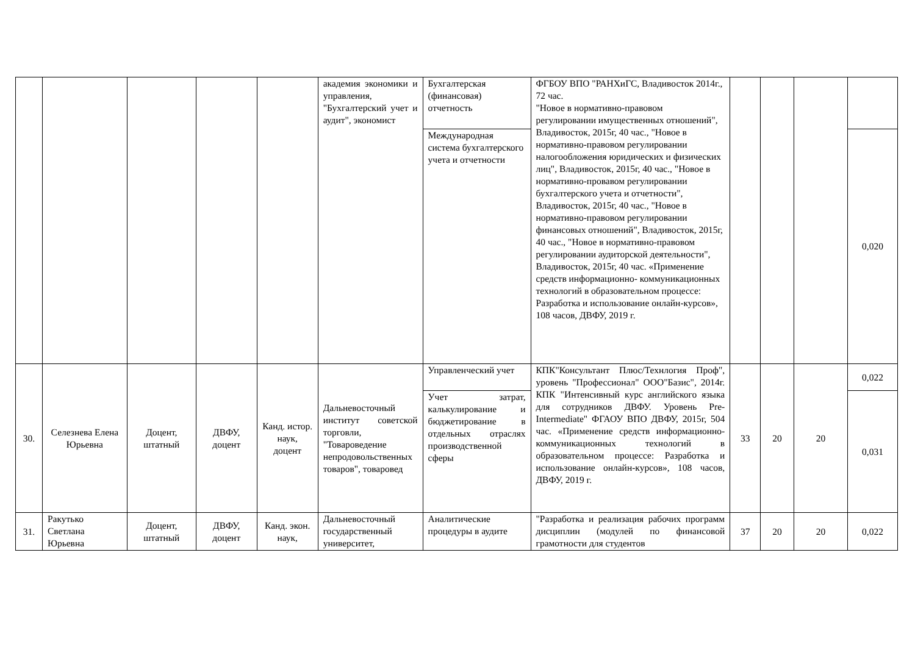| | | | | | академия экономики и управления, "Бухгалтерский учет и аудит", экономист | Бухгалтерская (финансовая) отчетность | ФГБОУ ВПО "РАНХиГС, Владивосток 2014г., 72 час. "Новое в нормативно-правовом регулировании имущественных отношений", Владивосток, 2015г, 40 час., "Новое в нормативно-правовом регулировании налогообложения юридических и физических лиц", Владивосток, 2015г, 40 час., "Новое в нормативно-провавом регулировании бухгалтерского учета и отчетности", Владивосток, 2015г, 40 час., "Новое в нормативно-правовом регулировании финансовых отношений", Владивосток, 2015г, 40 час., "Новое в нормативно-правовом регулировании аудиторской деятельности", Владивосток, 2015г, 40 час. «Применение средств информационно- коммуникационных технологий в образовательном процессе: Разработка и использование онлайн-курсов», 108 часов, ДВФУ, 2019 г. | | | | |
| | | | | | | Международная система бухгалтерского учета и отчетности | | | | | 0,020 |
| 30. | Селезнева Елена Юрьевна | Доцент, штатный | ДВФУ, доцент | Канд. истор. наук, доцент | Дальневосточный институт советской торговли, "Товароведение непродовольственных товаров", товаровед | Управленческий учет | КПК"Консультант Плюс/Технлогия Проф", уровень "Профессионал" ООО"Базис", 2014г. КПК "Интенсивный курс английского языка для сотрудников ДВФУ. Уровень Pre-Intermediate" ФГАОУ ВПО ДВФУ, 2015г, 504 час. «Применение средств информационно- коммуникационных технологий в образовательном процессе: Разработка и использование онлайн-курсов», 108 часов, ДВФУ, 2019 г. | 33 | 20 | 20 | 0,022 |
| | | | | | | Учет затрат, калькулирование и бюджетирование в отдельных отраслях производственной сферы | | | | | 0,031 |
| 31. | Ракутько Светлана Юрьевна | Доцент, штатный | ДВФУ, доцент | Канд. экон. наук, | Дальневосточный государственный университет, | Аналитические процедуры в аудите | "Разработка и реализация рабочих программ дисциплин (модулей по финансовой грамотности для студентов | 37 | 20 | 20 | 0,022 |